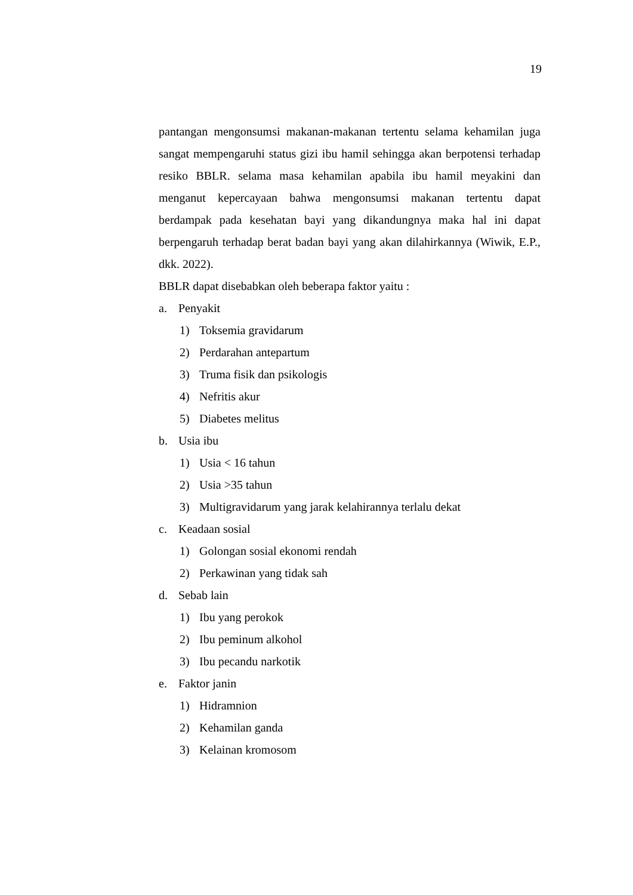19
pantangan mengonsumsi makanan-makanan tertentu selama kehamilan juga sangat mempengaruhi status gizi ibu hamil sehingga akan berpotensi terhadap resiko BBLR. selama masa kehamilan apabila ibu hamil meyakini dan menganut kepercayaan bahwa mengonsumsi makanan tertentu dapat berdampak pada kesehatan bayi yang dikandungnya maka hal ini dapat berpengaruh terhadap berat badan bayi yang akan dilahirkannya (Wiwik, E.P., dkk. 2022).
BBLR dapat disebabkan oleh beberapa faktor yaitu :
a. Penyakit
1) Toksemia gravidarum
2) Perdarahan antepartum
3) Truma fisik dan psikologis
4) Nefritis akur
5) Diabetes melitus
b. Usia ibu
1) Usia < 16 tahun
2) Usia >35 tahun
3) Multigravidarum yang jarak kelahirannya terlalu dekat
c. Keadaan sosial
1) Golongan sosial ekonomi rendah
2) Perkawinan yang tidak sah
d. Sebab lain
1) Ibu yang perokok
2) Ibu peminum alkohol
3) Ibu pecandu narkotik
e. Faktor janin
1) Hidramnion
2) Kehamilan ganda
3) Kelainan kromosom